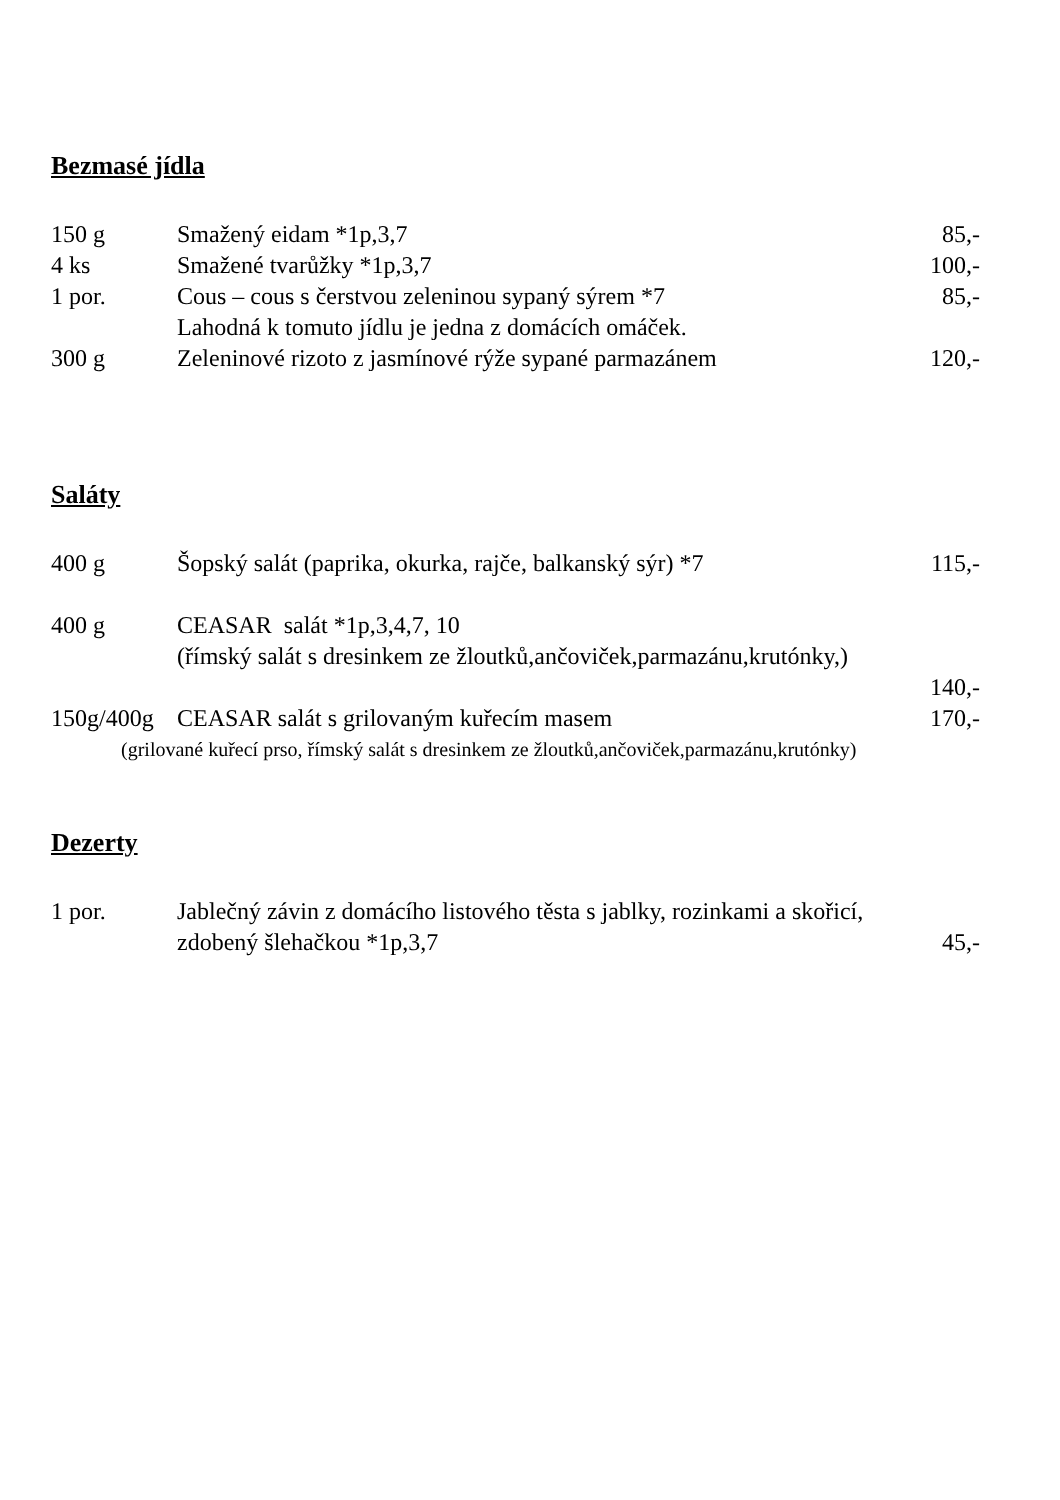Bezmasé jídla
150 g Smažený eidam *1p,3,7 85,-
4 ks Smažené tvarůžky *1p,3,7 100,-
1 por. Cous – cous s čerstvou zeleninou sypaný sýrem *7
Lahodná k tomuto jídlu je jedna z domácích omáček. 85,-
300 g Zeleninové rizoto z jasmínové rýže sypané parmazánem 120,-
Saláty
400 g Šopský salát (paprika, okurka, rajče, balkanský sýr) *7 115,-
400 g CEASAR salát *1p,3,4,7, 10
(římský salát s dresinkem ze žloutků,ančoviček,parmazánu,krutónky,)
140,-
150g/400g CEASAR salát s grilovaným kuřecím masem 170,-
(grilované kuřecí prso, římský salát s dresinkem ze žloutků,ančoviček,parmazánu,krutónky)
Dezerty
1 por. Jablečný závin z domácího listového těsta s jablky, rozinkami a skořicí,
zdobený šlehačkou *1p,3,7
45,-